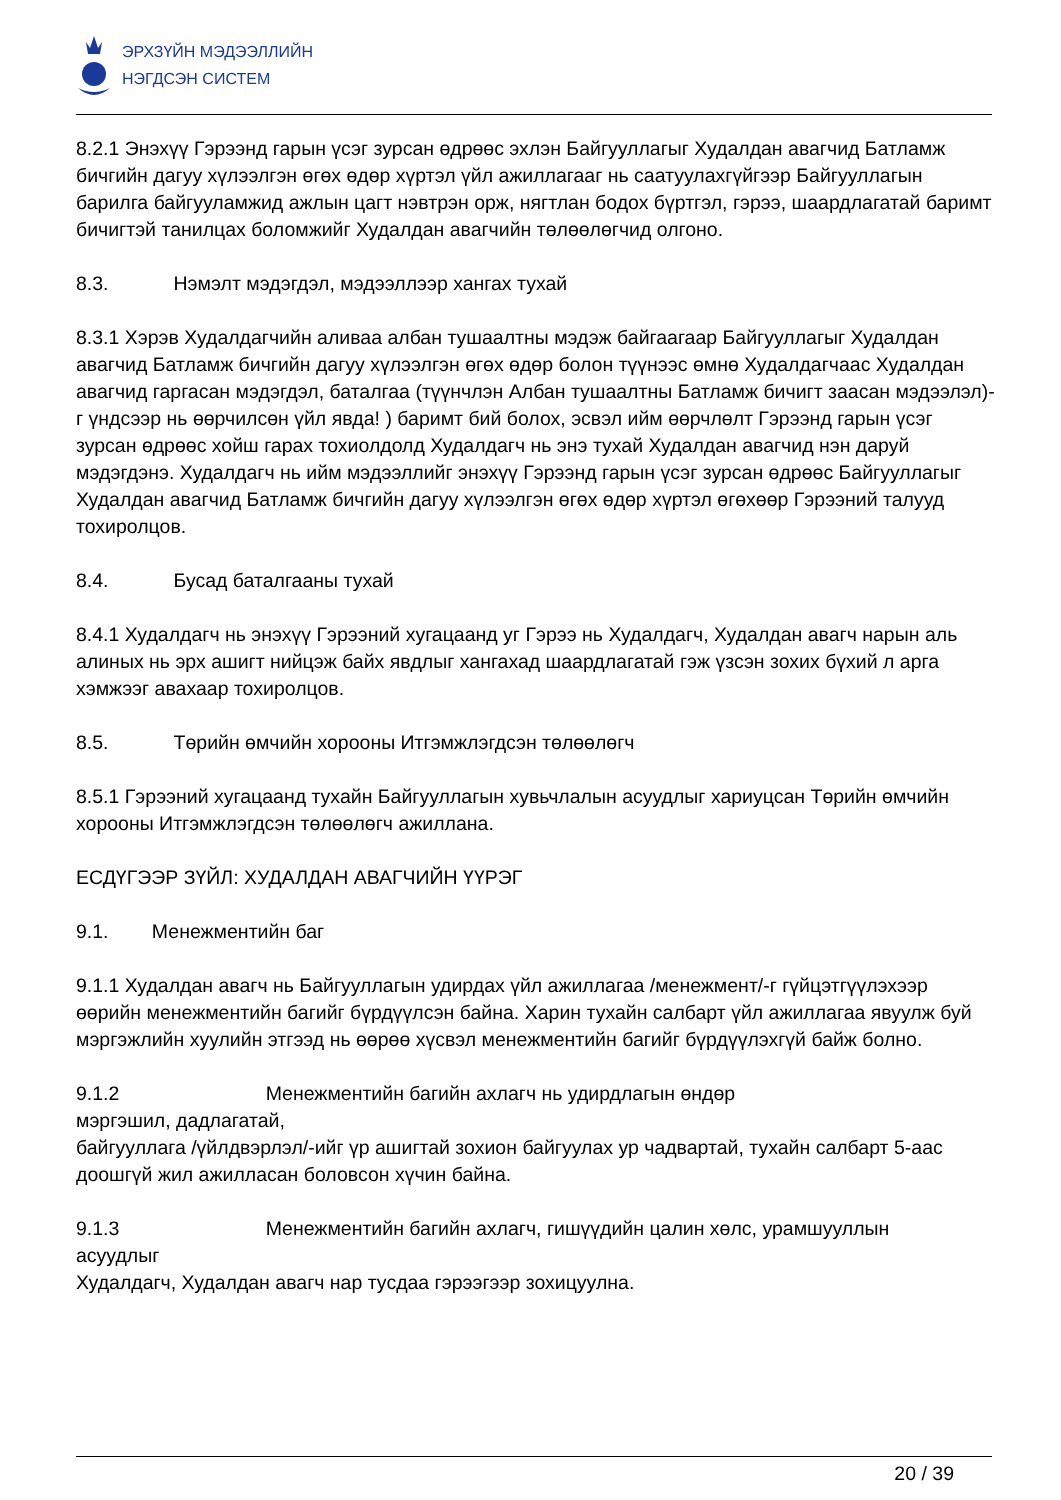ЭРХЗҮЙН МЭДЭЭЛЛИЙН
НЭГДСЭН СИСТЕМ
8.2.1 Энэхүү Гэрээнд гарын үсэг зурсан өдрөөс эхлэн Байгууллагыг Худалдан авагчид Батламж бичгийн дагуу хүлээлгэн өгөх өдөр хүртэл үйл ажиллагааг нь саатуулахгүйгээр Байгууллагын барилга байгууламжид ажлын цагт нэвтрэн орж, нягтлан бодох бүртгэл, гэрээ, шаардлагатай баримт бичигтэй танилцах боломжийг Худалдан авагчийн төлөөлөгчид олгоно.
8.3. Нэмэлт мэдэгдэл, мэдээллээр хангах тухай
8.3.1 Хэрэв Худалдагчийн аливаа албан тушаалтны мэдэж байгаагаар Байгууллагыг Худалдан авагчид Батламж бичгийн дагуу хүлээлгэн өгөх өдөр болон түүнээс өмнө Худалдагчаас Худалдан авагчид гаргасан мэдэгдэл, баталгаа (түүнчлэн Албан тушаалтны Батламж бичигт заасан мэдээлэл)-г үндсээр нь өөрчилсөн үйл явда! ) баримт бий болох, эсвэл ийм өөрчлөлт Гэрээнд гарын үсэг зурсан өдрөөс хойш гарах тохиолдолд Худалдагч нь энэ тухай Худалдан авагчид нэн даруй мэдэгдэнэ. Худалдагч нь ийм мэдээллийг энэхүү Гэрээнд гарын үсэг зурсан өдрөөс Байгууллагыг Худалдан авагчид Батламж бичгийн дагуу хүлээлгэн өгөх өдөр хүртэл өгөхөөр Гэрээний талууд тохиролцов.
8.4. Бусад баталгааны тухай
8.4.1 Худалдагч нь энэхүү Гэрээний хугацаанд уг Гэрээ нь Худалдагч, Худалдан авагч нарын аль алиных нь эрх ашигт нийцэж байх явдлыг хангахад шаардлагатай гэж үзсэн зохих бүхий л арга хэмжээг авахаар тохиролцов.
8.5. Төрийн өмчийн хорооны Итгэмжлэгдсэн төлөөлөгч
8.5.1 Гэрээний хугацаанд тухайн Байгууллагын хувьчлалын асуудлыг хариуцсан Төрийн өмчийн хорооны Итгэмжлэгдсэн төлөөлөгч ажиллана.
ЕСДҮГЭЭР ЗҮЙЛ: ХУДАЛДАН АВАГЧИЙН ҮҮРЭГ
9.1. Менежментийн баг
9.1.1 Худалдан авагч нь Байгууллагын удирдах үйл ажиллагаа /менежмент/-г гүйцэтгүүлэхээр өөрийн менежментийн багийг бүрдүүлсэн байна. Харин тухайн салбарт үйл ажиллагаа явуулж буй мэргэжлийн хуулийн этгээд нь өөрөө хүсвэл менежментийн багийг бүрдүүлэхгүй байж болно.
9.1.2 Менежментийн багийн ахлагч нь удирдлагын өндөр
мэргэшил, дадлагатай,
байгууллага /үйлдвэрлэл/-ийг үр ашигтай зохион байгуулах ур чадвартай, тухайн салбарт 5-аас доошгүй жил ажилласан боловсон хүчин байна.
9.1.3 Менежментийн багийн ахлагч, гишүүдийн цалин хөлс, урамшууллын
асуудлыг
Худалдагч, Худалдан авагч нар тусдаа гэрээгээр зохицуулна.
20 / 39